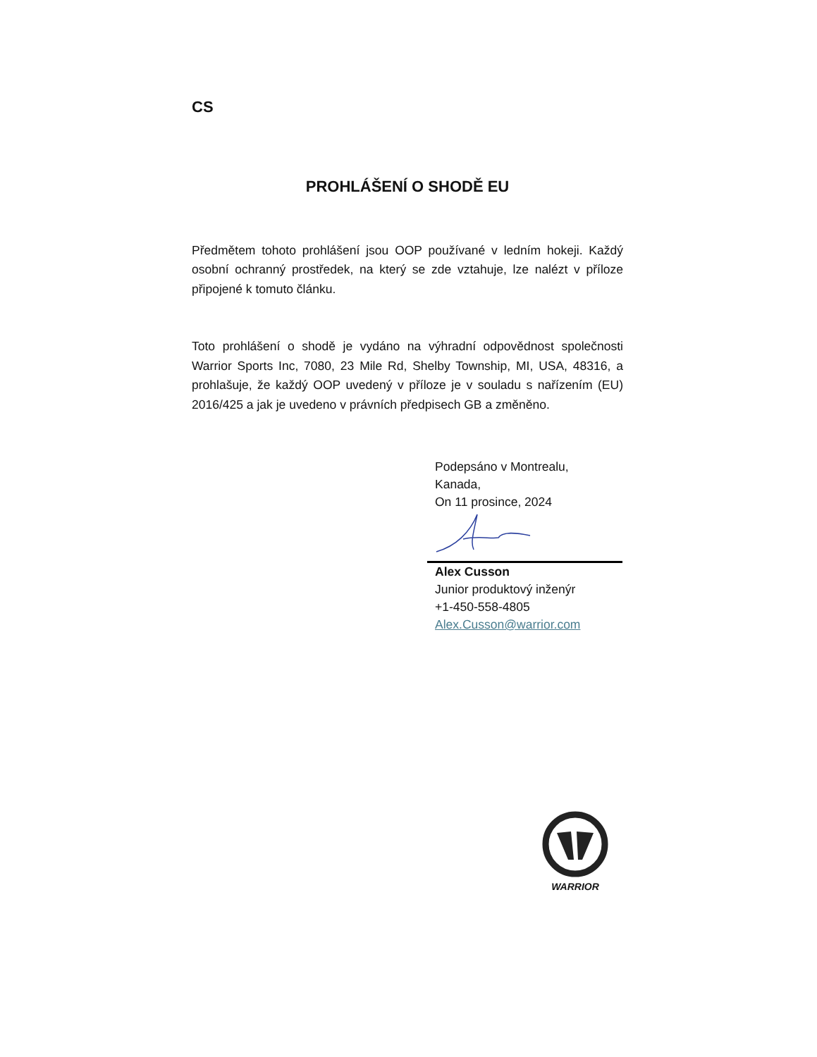CS
PROHLÁŠENÍ O SHODĚ EU
Předmětem tohoto prohlášení jsou OOP používané v ledním hokeji. Každý osobní ochranný prostředek, na který se zde vztahuje, lze nalézt v příloze připojené k tomuto článku.
Toto prohlášení o shodě je vydáno na výhradní odpovědnost společnosti Warrior Sports Inc, 7080, 23 Mile Rd, Shelby Township, MI, USA, 48316, a prohlašuje, že každý OOP uvedený v příloze je v souladu s nařízením (EU) 2016/425 a jak je uvedeno v právních předpisech GB a změněno.
Podepsáno v Montrealu,
Kanada,
On 11 prosince, 2024
Alex Cusson
Junior produktový inženýr
+1-450-558-4805
Alex.Cusson@warrior.com
WARRIOR